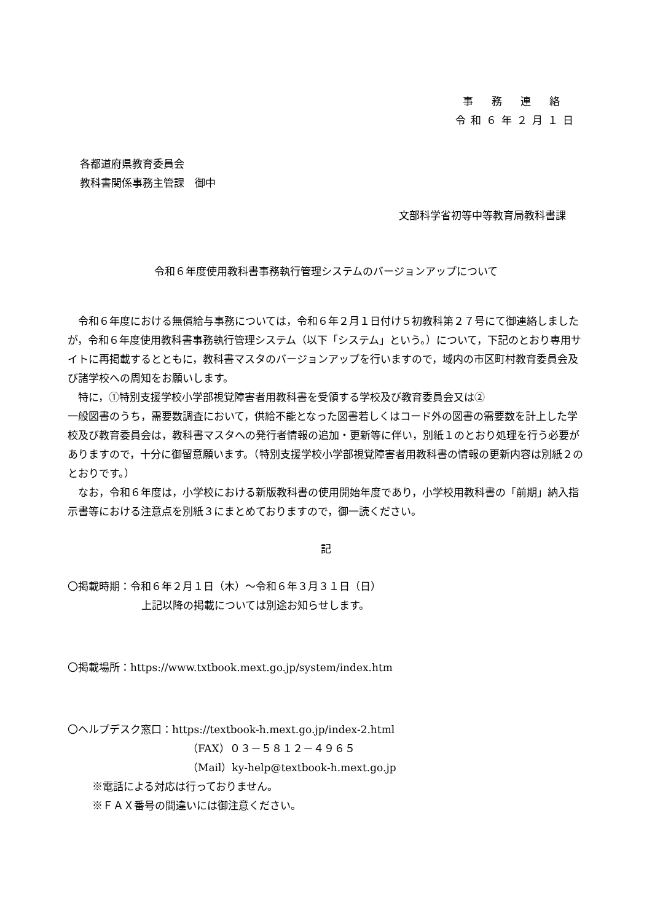事務連絡
令和６年２月１日
各都道府県教育委員会
教科書関係事務主管課　御中
文部科学省初等中等教育局教科書課
令和６年度使用教科書事務執行管理システムのバージョンアップについて
令和６年度における無償給与事務については，令和６年２月１日付け５初教科第２７号にて御連絡しましたが，令和６年度使用教科書事務執行管理システム（以下「システム」という。）について，下記のとおり専用サイトに再掲載するとともに，教科書マスタのバージョンアップを行いますので，域内の市区町村教育委員会及び諸学校への周知をお願いします。
特に，①特別支援学校小学部視覚障害者用教科書を受領する学校及び教育委員会又は②
一般図書のうち，需要数調査において，供給不能となった図書若しくはコード外の図書の需要数を計上した学校及び教育委員会は，教科書マスタへの発行者情報の追加・更新等に伴い，別紙１のとおり処理を行う必要がありますので，十分に御留意願います。（特別支援学校小学部視覚障害者用教科書の情報の更新内容は別紙２のとおりです。）
なお，令和６年度は，小学校における新版教科書の使用開始年度であり，小学校用教科書の「前期」納入指示書等における注意点を別紙３にまとめておりますので，御一読ください。
記
〇掲載時期：令和６年２月１日（木）～令和６年３月３１日（日）
上記以降の掲載については別途お知らせします。
〇掲載場所：https://www.txtbook.mext.go.jp/system/index.htm
〇ヘルプデスク窓口：https://textbook-h.mext.go.jp/index-2.html
（FAX）０３－５８１２－４９６５
（Mail）ky-help@textbook-h.mext.go.jp
※電話による対応は行っておりません。
※ＦＡＸ番号の間違いには御注意ください。